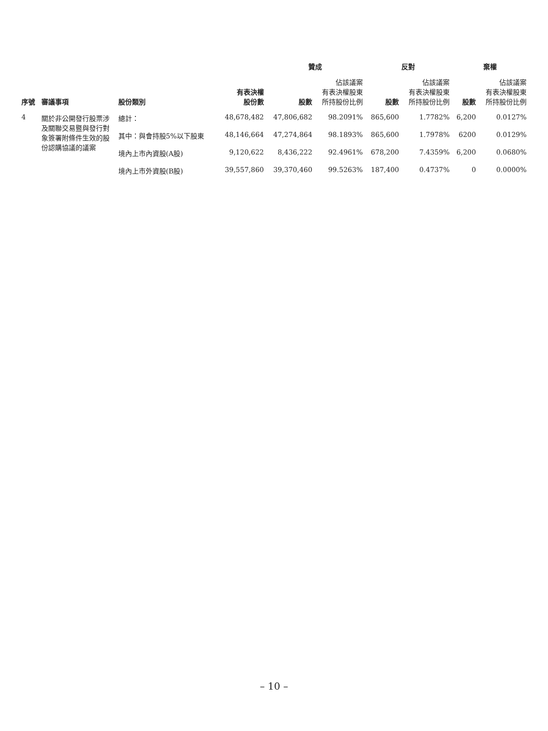| 序號 | 審議事項 | 股份類別 | 有表決權 股份數 | 贊成 | | 反對 | | 棄權 | |
| --- | --- | --- | --- | --- | --- | --- | --- | --- | --- |
| | | | | 股數 | 佔該議案 有表決權股東 所持股份比例 | 股數 | 佔該議案 有表決權股東 所持股份比例 | 股數 | 佔該議案 有表決權股東 所持股份比例 |
| 4 | 關於非公開發行股票涉及關聯交易暨與發行對象簽署附條件生效的股份認購協議的議案 | 總計： | 48,678,482 | 47,806,682 | 98.2091% | 865,600 | 1.7782% | 6,200 | 0.0127% |
| | | 其中：與會持股5%以下股東 | 48,146,664 | 47,274,864 | 98.1893% | 865,600 | 1.7978% | 6200 | 0.0129% |
| | | 境內上市內資股(A股) | 9,120,622 | 8,436,222 | 92.4961% | 678,200 | 7.4359% | 6,200 | 0.0680% |
| | | 境內上市外資股(B股) | 39,557,860 | 39,370,460 | 99.5263% | 187,400 | 0.4737% | 0 | 0.0000% |
– 10 –